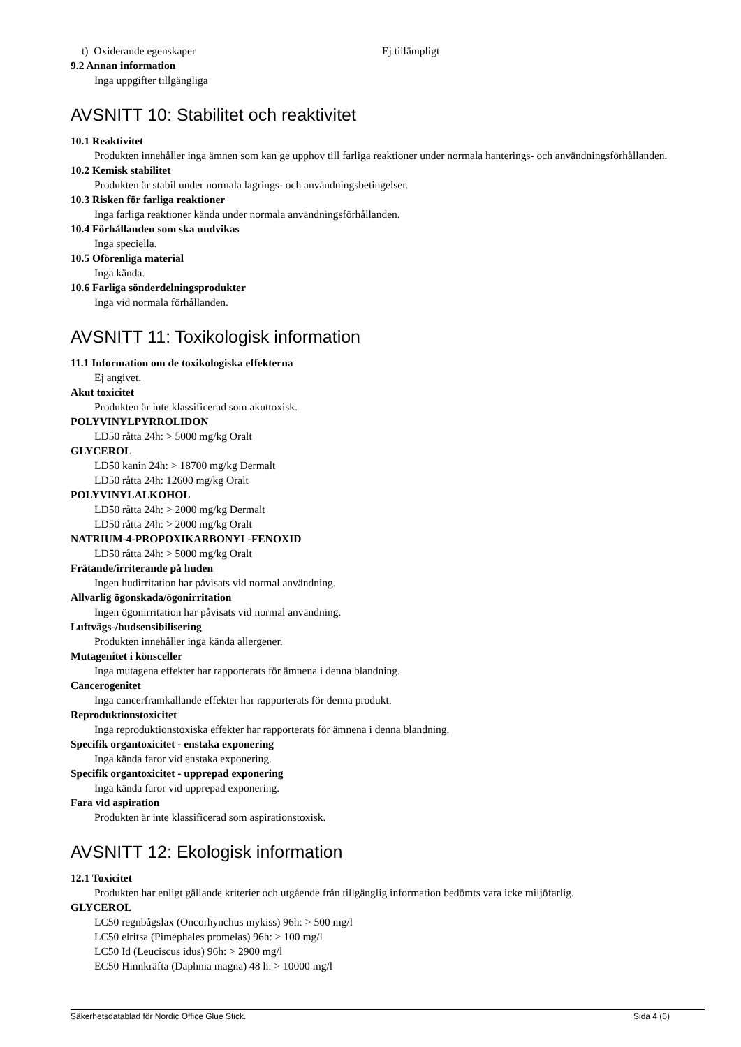t) Oxiderande egenskaper Ej tillämpligt
9.2 Annan information
Inga uppgifter tillgängliga
AVSNITT 10: Stabilitet och reaktivitet
10.1 Reaktivitet
Produkten innehåller inga ämnen som kan ge upphov till farliga reaktioner under normala hanterings- och användningsförhållanden.
10.2 Kemisk stabilitet
Produkten är stabil under normala lagrings- och användningsbetingelser.
10.3 Risken för farliga reaktioner
Inga farliga reaktioner kända under normala användningsförhållanden.
10.4 Förhållanden som ska undvikas
Inga speciella.
10.5 Oförenliga material
Inga kända.
10.6 Farliga sönderdelningsprodukter
Inga vid normala förhållanden.
AVSNITT 11: Toxikologisk information
11.1 Information om de toxikologiska effekterna
Ej angivet.
Akut toxicitet
Produkten är inte klassificerad som akuttoxisk.
POLYVINYLPYRROLIDON
LD50 råtta 24h: > 5000 mg/kg Oralt
GLYCEROL
LD50 kanin 24h: > 18700 mg/kg Dermalt
LD50 råtta 24h: 12600 mg/kg Oralt
POLYVINYLALKOHOL
LD50 råtta 24h: > 2000 mg/kg Dermalt
LD50 råtta 24h: > 2000 mg/kg Oralt
NATRIUM-4-PROPOXIKARBONYL-FENOXID
LD50 råtta 24h: > 5000 mg/kg Oralt
Frätande/irriterande på huden
Ingen hudirritation har påvisats vid normal användning.
Allvarlig ögonskada/ögonirritation
Ingen ögonirritation har påvisats vid normal användning.
Luftvägs-/hudsensibilisering
Produkten innehåller inga kända allergener.
Mutagenitet i könsceller
Inga mutagena effekter har rapporterats för ämnena i denna blandning.
Cancerogenitet
Inga cancerframkallande effekter har rapporterats för denna produkt.
Reproduktionstoxicitet
Inga reproduktionstoxiska effekter har rapporterats för ämnena i denna blandning.
Specifik organtoxicitet - enstaka exponering
Inga kända faror vid enstaka exponering.
Specifik organtoxicitet - upprepad exponering
Inga kända faror vid upprepad exponering.
Fara vid aspiration
Produkten är inte klassificerad som aspirationstoxisk.
AVSNITT 12: Ekologisk information
12.1 Toxicitet
Produkten har enligt gällande kriterier och utgående från tillgänglig information bedömts vara icke miljöfarlig.
GLYCEROL
LC50 regnbågslax (Oncorhynchus mykiss) 96h: > 500 mg/l
LC50 elritsa (Pimephales promelas) 96h: > 100 mg/l
LC50 Id (Leuciscus idus) 96h: > 2900 mg/l
EC50 Hinnkräfta (Daphnia magna) 48 h: > 10000 mg/l
Säkerhetsdatablad för Nordic Office Glue Stick. Sida 4 (6)